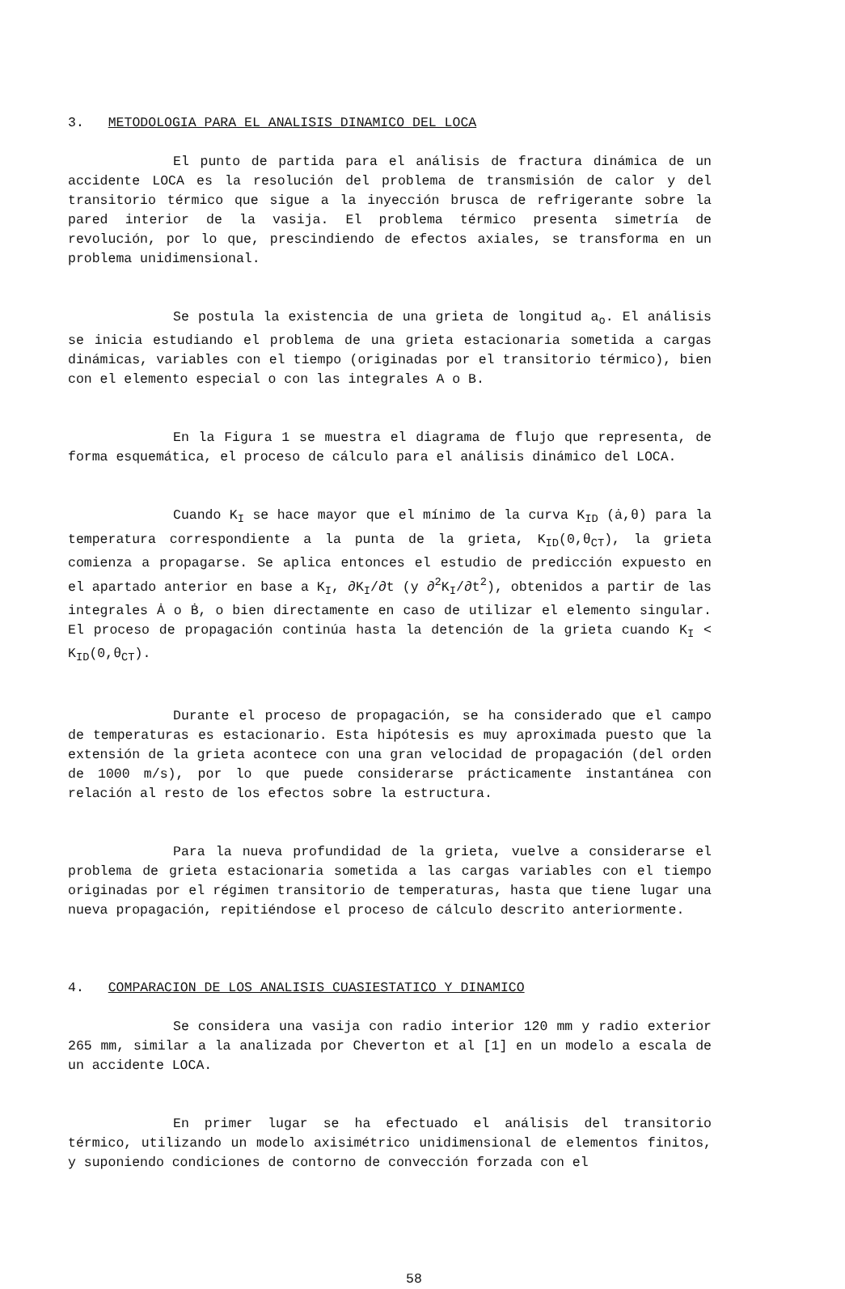3. METODOLOGIA PARA EL ANALISIS DINAMICO DEL LOCA
El punto de partida para el análisis de fractura dinámica de un accidente LOCA es la resolución del problema de transmisión de calor y del transitorio térmico que sigue a la inyección brusca de refrigerante sobre la pared interior de la vasija. El problema térmico presenta simetría de revolución, por lo que, prescindiendo de efectos axiales, se transforma en un problema unidimensional.
Se postula la existencia de una grieta de longitud a<sub>o</sub>. El análisis se inicia estudiando el problema de una grieta estacionaria sometida a cargas dinámicas, variables con el tiempo (originadas por el transitorio térmico), bien con el elemento especial o con las integrales A o B.
En la Figura 1 se muestra el diagrama de flujo que representa, de forma esquemática, el proceso de cálculo para el análisis dinámico del LOCA.
Cuando K<sub>I</sub> se hace mayor que el mínimo de la curva K<sub>ID</sub> (ȧ,θ) para la temperatura correspondiente a la punta de la grieta, K<sub>ID</sub>(0,θ<sub>CT</sub>), la grieta comienza a propagarse. Se aplica entonces el estudio de predicción expuesto en el apartado anterior en base a K<sub>I</sub>, ∂K<sub>I</sub>/∂t (y ∂<sup>2</sup>K<sub>I</sub>/∂t<sup>2</sup>), obtenidos a partir de las integrales Ȧ o Ḃ, o bien directamente en caso de utilizar el elemento singular. El proceso de propagación continúa hasta la detención de la grieta cuando K<sub>I</sub> < K<sub>ID</sub>(0,θ<sub>CT</sub>).
Durante el proceso de propagación, se ha considerado que el campo de temperaturas es estacionario. Esta hipótesis es muy aproximada puesto que la extensión de la grieta acontece con una gran velocidad de propagación (del orden de 1000 m/s), por lo que puede considerarse prácticamente instantánea con relación al resto de los efectos sobre la estructura.
Para la nueva profundidad de la grieta, vuelve a considerarse el problema de grieta estacionaria sometida a las cargas variables con el tiempo originadas por el régimen transitorio de temperaturas, hasta que tiene lugar una nueva propagación, repitiéndose el proceso de cálculo descrito anteriormente.
4. COMPARACION DE LOS ANALISIS CUASIESTATICO Y DINAMICO
Se considera una vasija con radio interior 120 mm y radio exterior 265 mm, similar a la analizada por Cheverton et al [1] en un modelo a escala de un accidente LOCA.
En primer lugar se ha efectuado el análisis del transitorio térmico, utilizando un modelo axisimétrico unidimensional de elementos finitos, y suponiendo condiciones de contorno de convección forzada con el
58